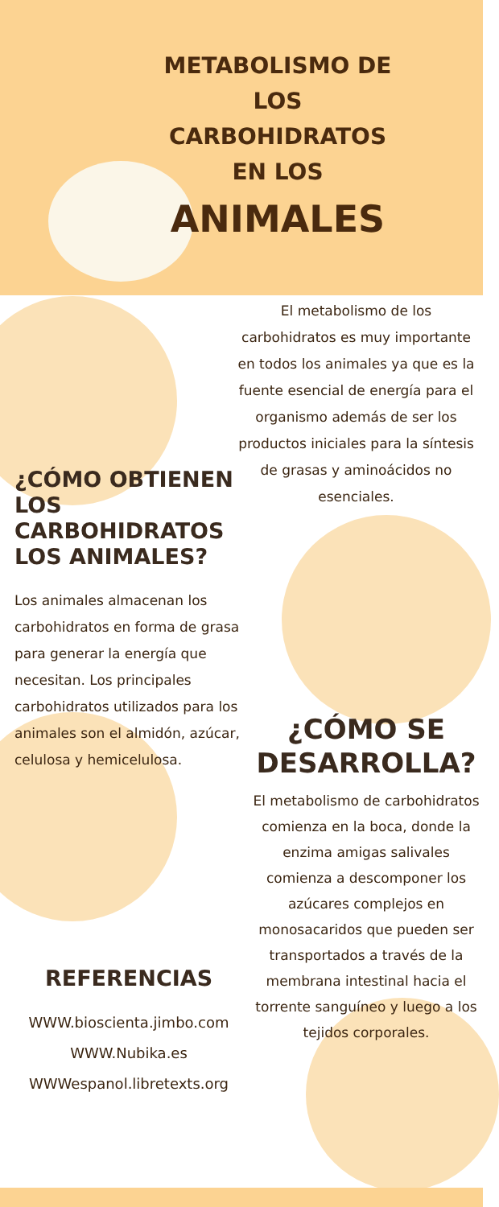METABOLISMO DE LOS
CARBOHIDRATOS
EN LOS
ANIMALES
El metabolismo de los carbohidratos es muy importante en todos los animales ya que es la fuente esencial de energía para el organismo además de ser los productos iniciales para la síntesis de grasas y aminoácidos no esenciales.
¿CÓMO OBTIENEN LOS CARBOHIDRATOS LOS ANIMALES?
Los animales almacenan los carbohidratos en forma de grasa para generar la energía que necesitan. Los principales carbohidratos utilizados para los animales son el almidón, azúcar, celulosa y hemicelulosa.
¿CÓMO SE DESARROLLA?
El metabolismo de carbohidratos comienza en la boca, donde la enzima amigas salivales comienza a descomponer los azúcares complejos en monosacaridos que pueden ser transportados a través de la membrana intestinal hacia el torrente sanguíneo y luego a los tejidos corporales.
REFERENCIAS
WWW.bioscienta.jimbo.com
WWW.Nubika.es
WWWespanol.libretexts.org